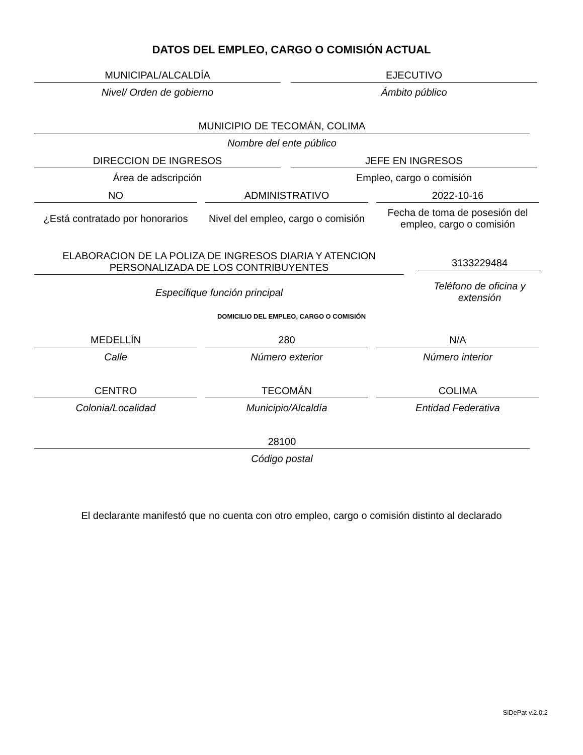DATOS DEL EMPLEO, CARGO O COMISIÓN ACTUAL
MUNICIPAL/ALCALDÍA
Nivel/ Orden de gobierno
EJECUTIVO
Ámbito público
MUNICIPIO DE TECOMÁN, COLIMA
Nombre del ente público
DIRECCION DE INGRESOS
Área de adscripción
JEFE EN INGRESOS
Empleo, cargo o comisión
NO
¿Está contratado por honorarios
ADMINISTRATIVO
Nivel del empleo, cargo o comisión
2022-10-16
Fecha de toma de posesión del empleo, cargo o comisión
ELABORACION DE LA POLIZA DE INGRESOS DIARIA Y ATENCION PERSONALIZADA DE LOS CONTRIBUYENTES
Especifique función principal
3133229484
Teléfono de oficina y extensión
DOMICILIO DEL EMPLEO, CARGO O COMISIÓN
MEDELLÍN
Calle
280
Número exterior
N/A
Número interior
CENTRO
Colonia/Localidad
TECOMÁN
Municipio/Alcaldía
COLIMA
Entidad Federativa
28100
Código postal
El declarante manifestó que no cuenta con otro empleo, cargo o comisión distinto al declarado
SiDePat v.2.0.2